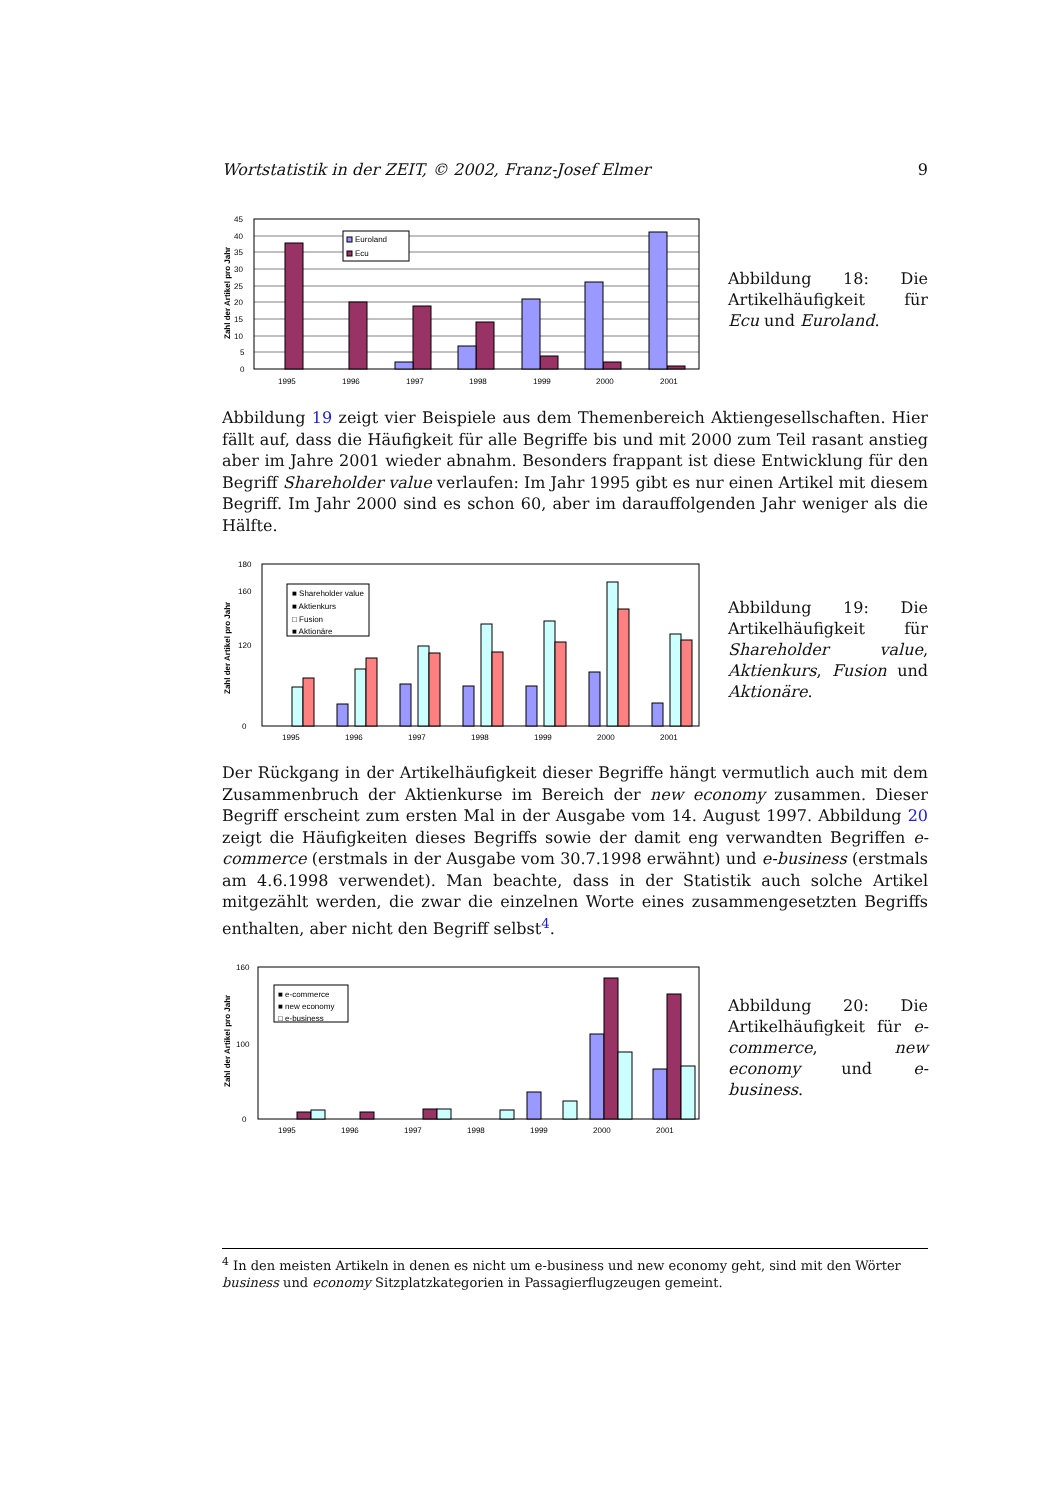Wortstatistik in der ZEIT, © 2002, Franz-Josef Elmer 9
Zahl der Artikel pro Jahr
45
40
35
30
25
20
15
10
5
0
Euroland
Ecu
1995
1996
1997
1998
1999
2000
2001
Abbildung 18: Die Artikelhäufigkeit für Ecu und Euroland.
Abbildung 19 zeigt vier Beispiele aus dem Themenbereich Aktiengesellschaften. Hier fällt auf, dass die Häufigkeit für alle Begriffe bis und mit 2000 zum Teil rasant anstieg aber im Jahre 2001 wieder abnahm. Besonders frappant ist diese Entwicklung für den Begriff Shareholder value verlaufen: Im Jahr 1995 gibt es nur einen Artikel mit diesem Begriff. Im Jahr 2000 sind es schon 60, aber im darauffolgenden Jahr weniger als die Hälfte.
Zahl der Artikel pro Jahr
■ Shareholder value
■ Aktienkurs
□ Fusion
■ Aktionäre
180
160
120
0
1995
1996
1997
1998
1999
2000
2001
Abbildung 19: Die Artikelhäufigkeit für Shareholder value, Aktienkurs, Fusion und Aktionäre.
Der Rückgang in der Artikelhäufigkeit dieser Begriffe hängt vermutlich auch mit dem Zusammenbruch der Aktienkurse im Bereich der new economy zusammen. Dieser Begriff erscheint zum ersten Mal in der Ausgabe vom 14. August 1997. Abbildung 20 zeigt die Häufigkeiten dieses Begriffs sowie der damit eng verwandten Begriffen e-commerce (erstmals in der Ausgabe vom 30.7.1998 erwähnt) und e-business (erstmals am 4.6.1998 verwendet). Man beachte, dass in der Statistik auch solche Artikel mitgezählt werden, die zwar die einzelnen Worte eines zusammengesetzten Begriffs enthalten, aber nicht den Begriff selbst<sup>4</sup>.
Zahl der Artikel pro Jahr
■ e-commerce
■ new economy
□ e-business
160
100
0
1995
1996
1997
1998
1999
2000
2001
Abbildung 20: Die Artikelhäufigkeit für e-commerce, new economy und e-business.
<sup>4</sup> In den meisten Artikeln in denen es nicht um e-business und new economy geht, sind mit den Wörter business und economy Sitzplatzkategorien in Passagierflugzeugen gemeint.